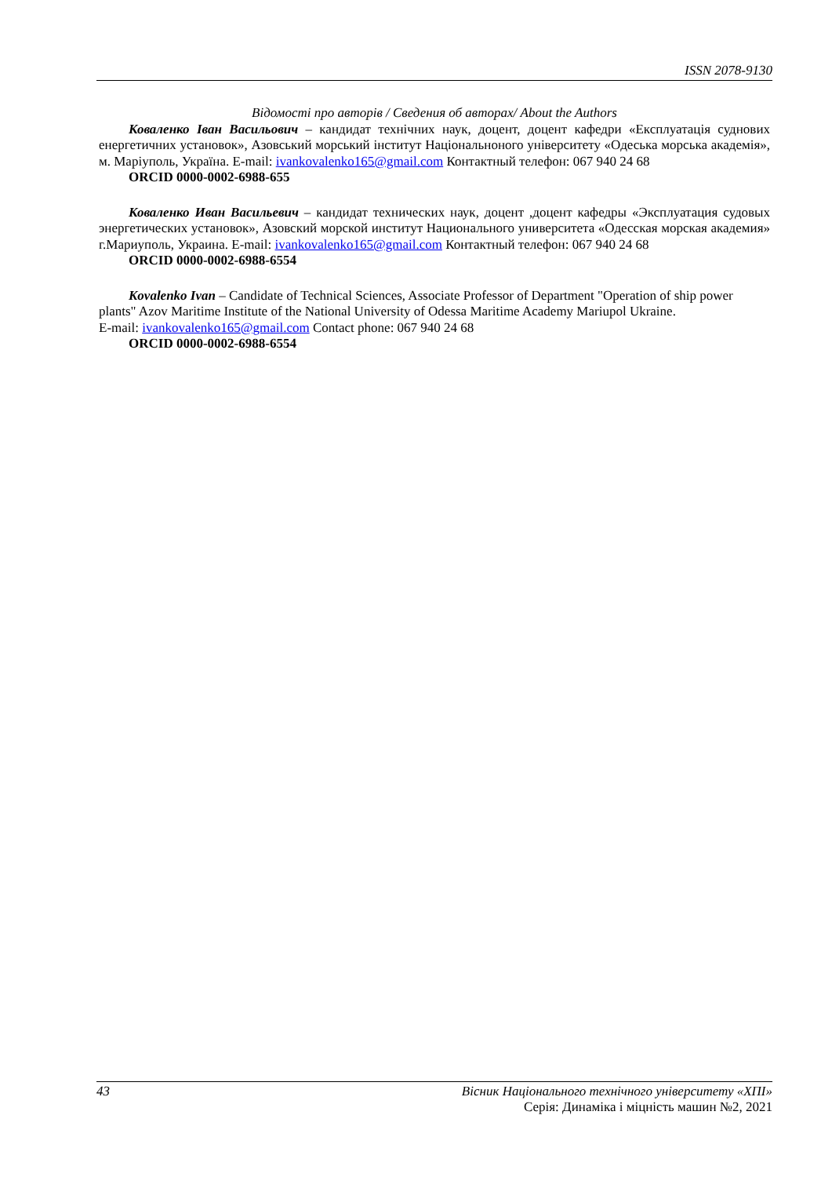ISSN 2078-9130
Відомості про авторів / Сведения об авторах/ About the Authors
Коваленко Іван Васильович – кандидат технічних наук, доцент, доцент кафедри «Експлуатація суднових енергетичних установок», Азовський морський інститут Національноного університету «Одеська морська академія», м. Маріуполь, Україна. E-mail: ivankovalenko165@gmail.com Контактный телефон: 067 940 24 68
ORCID 0000-0002-6988-655
Коваленко Иван Васильевич – кандидат технических наук, доцент ,доцент кафедры «Эксплуатация судовых энергетических установок», Азовский морской институт Национального университета «Одесская морская академия» г.Мариуполь, Украина. E-mail: ivankovalenko165@gmail.com Контактный телефон: 067 940 24 68
ORCID 0000-0002-6988-6554
Kovalenko Ivan – Candidate of Technical Sciences, Associate Professor of Department "Operation of ship power plants" Azov Maritime Institute of the National University of Odessa Maritime Academy Mariupol Ukraine.
E-mail: ivankovalenko165@gmail.com Contact phone: 067 940 24 68
ORCID 0000-0002-6988-6554
43 Вісник Національного технічного університету «ХПІ»
Серія: Динаміка і міцність машин №2, 2021